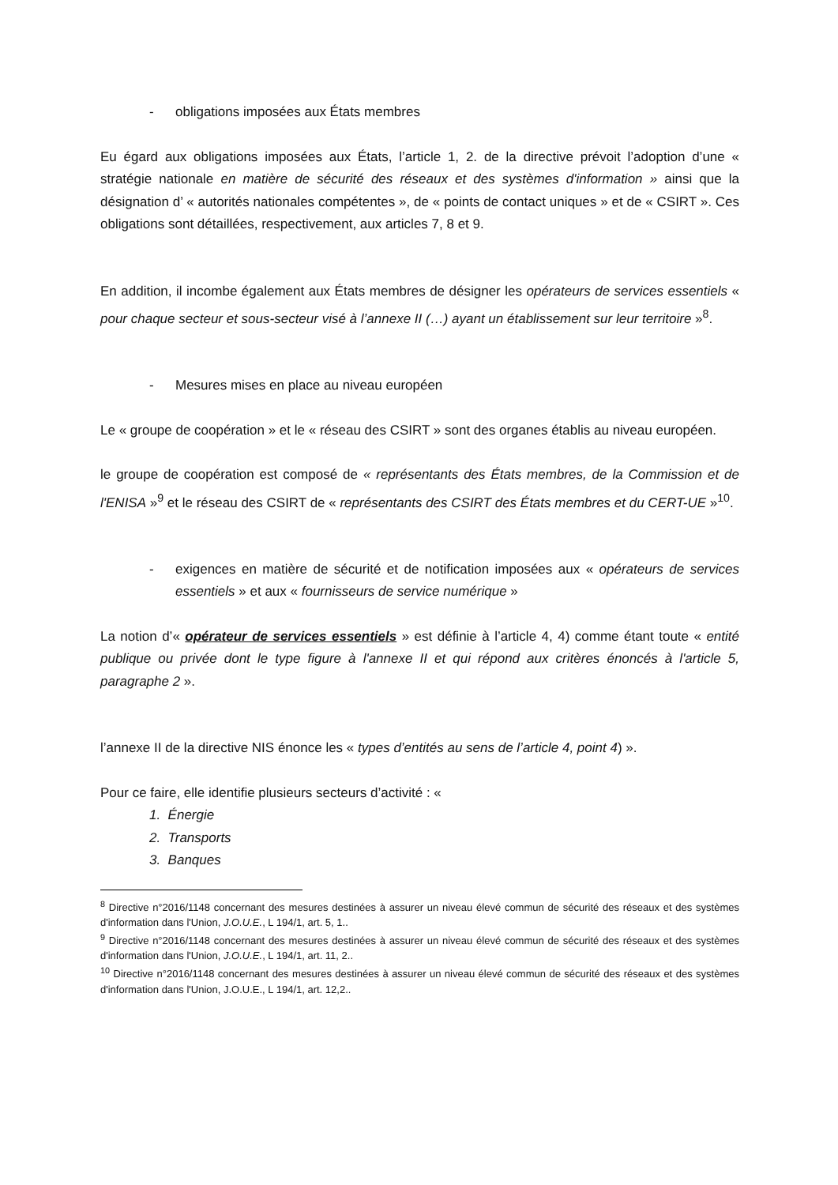- obligations imposées aux États membres
Eu égard aux obligations imposées aux États, l’article 1, 2. de la directive prévoit l’adoption d’une « stratégie nationale en matière de sécurité des réseaux et des systèmes d'information » ainsi que la désignation d’ « autorités nationales compétentes », de « points de contact uniques » et de « CSIRT ». Ces obligations sont détaillées, respectivement, aux articles 7, 8 et 9.
En addition, il incombe également aux États membres de désigner les opérateurs de services essentiels « pour chaque secteur et sous-secteur visé à l’annexe II (…) ayant un établissement sur leur territoire »<sup>8</sup>.
- Mesures mises en place au niveau européen
Le « groupe de coopération » et le « réseau des CSIRT » sont des organes établis au niveau européen.
le groupe de coopération est composé de « représentants des États membres, de la Commission et de l'ENISA »<sup>9</sup> et le réseau des CSIRT de « représentants des CSIRT des États membres et du CERT-UE »<sup>10</sup>.
- exigences en matière de sécurité et de notification imposées aux « opérateurs de services essentiels » et aux « fournisseurs de service numérique »
La notion d’« opérateur de services essentiels » est définie à l’article 4, 4) comme étant toute « entité publique ou privée dont le type figure à l'annexe II et qui répond aux critères énoncés à l'article 5, paragraphe 2 ».
l’annexe II de la directive NIS énonce les « types d’entités au sens de l’article 4, point 4) ».
Pour ce faire, elle identifie plusieurs secteurs d’activité : «
1. Énergie
2. Transports
3. Banques
<sup>8</sup> Directive n°2016/1148 concernant des mesures destinées à assurer un niveau élevé commun de sécurité des réseaux et des systèmes d'information dans l'Union, J.O.U.E., L 194/1, art. 5, 1..
<sup>9</sup> Directive n°2016/1148 concernant des mesures destinées à assurer un niveau élevé commun de sécurité des réseaux et des systèmes d'information dans l'Union, J.O.U.E., L 194/1, art. 11, 2..
<sup>10</sup> Directive n°2016/1148 concernant des mesures destinées à assurer un niveau élevé commun de sécurité des réseaux et des systèmes d'information dans l'Union, J.O.U.E., L 194/1, art. 12,2..